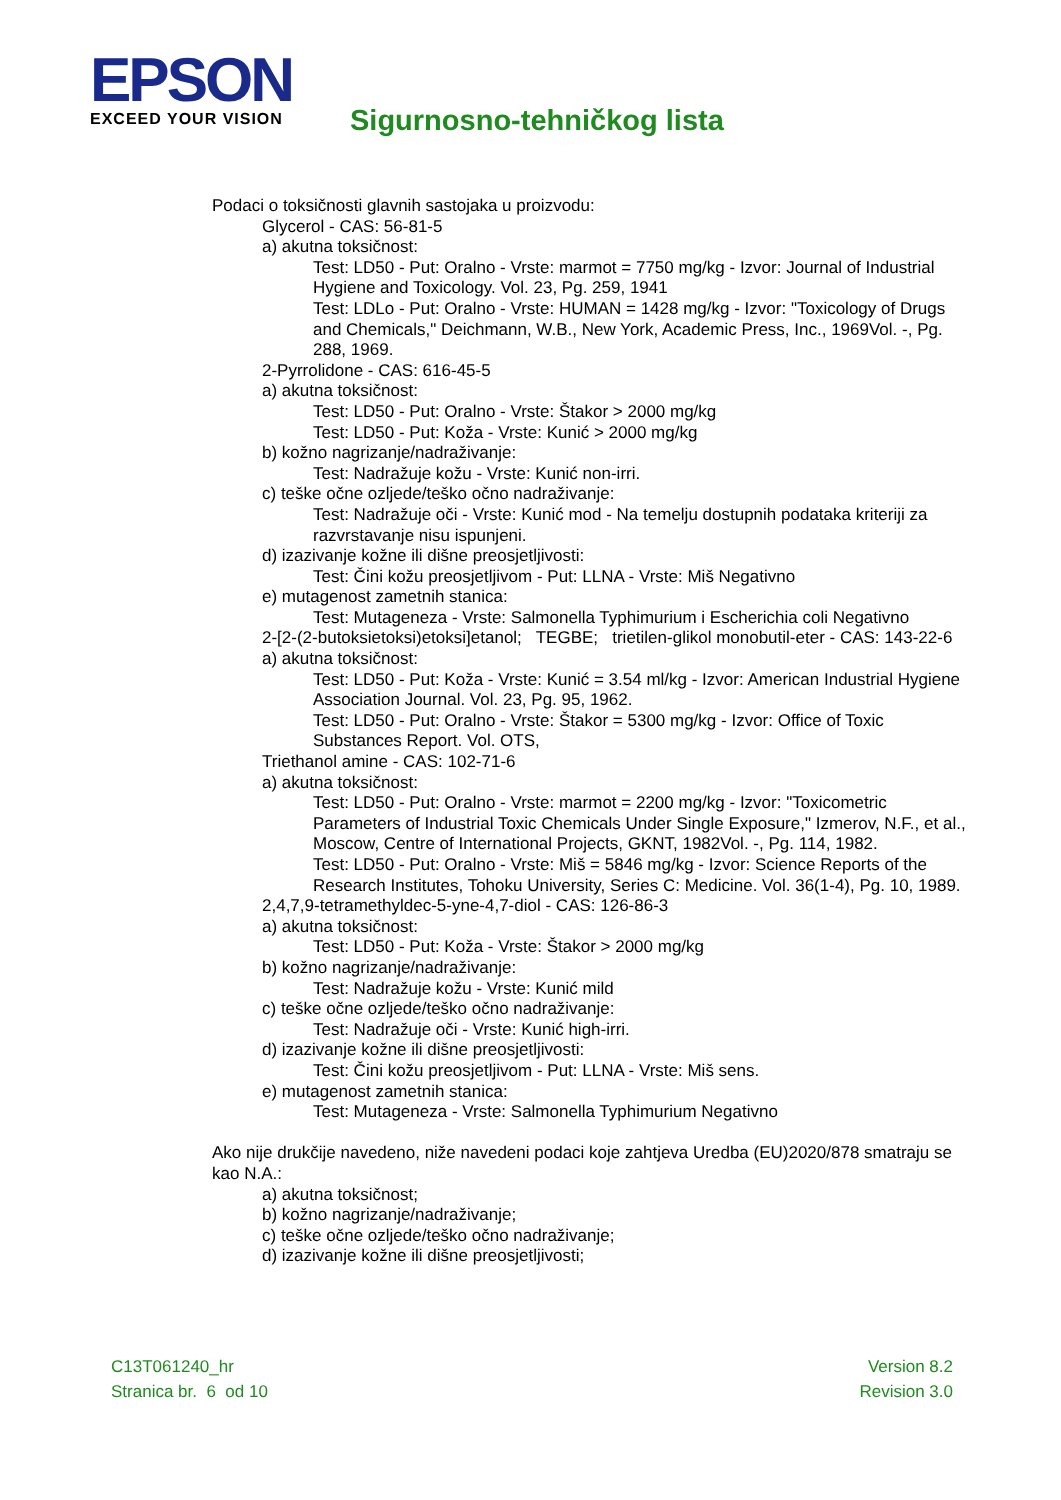EPSON
EXCEED YOUR VISION
Sigurnosno-tehničkog lista
Podaci o toksičnosti glavnih sastojaka u proizvodu:
Glycerol - CAS: 56-81-5
a) akutna toksičnost:
Test: LD50 - Put: Oralno - Vrste: marmot = 7750 mg/kg - Izvor: Journal of Industrial Hygiene and Toxicology. Vol. 23, Pg. 259, 1941
Test: LDLo - Put: Oralno - Vrste: HUMAN = 1428 mg/kg - Izvor: "Toxicology of Drugs and Chemicals," Deichmann, W.B., New York, Academic Press, Inc., 1969Vol. -, Pg. 288, 1969.
2-Pyrrolidone - CAS: 616-45-5
a) akutna toksičnost:
Test: LD50 - Put: Oralno - Vrste: Štakor > 2000 mg/kg
Test: LD50 - Put: Koža - Vrste: Kunić > 2000 mg/kg
b) kožno nagrizanje/nadraživanje:
Test: Nadražuje kožu - Vrste: Kunić non-irri.
c) teške očne ozljede/teško očno nadraživanje:
Test: Nadražuje oči - Vrste: Kunić mod - Na temelju dostupnih podataka kriteriji za razvrstavanje nisu ispunjeni.
d) izazivanje kožne ili dišne preosjetljivosti:
Test: Čini kožu preosjetljivom - Put: LLNA - Vrste: Miš Negativno
e) mutagenost zametnih stanica:
Test: Mutageneza - Vrste: Salmonella Typhimurium i Escherichia coli Negativno
2-[2-(2-butoksietoksi)etoksi]etanol; TEGBE; trietilen-glikol monobutil-eter - CAS: 143-22-6
a) akutna toksičnost:
Test: LD50 - Put: Koža - Vrste: Kunić = 3.54 ml/kg - Izvor: American Industrial Hygiene Association Journal. Vol. 23, Pg. 95, 1962.
Test: LD50 - Put: Oralno - Vrste: Štakor = 5300 mg/kg - Izvor: Office of Toxic Substances Report. Vol. OTS,
Triethanol amine - CAS: 102-71-6
a) akutna toksičnost:
Test: LD50 - Put: Oralno - Vrste: marmot = 2200 mg/kg - Izvor: "Toxicometric Parameters of Industrial Toxic Chemicals Under Single Exposure," Izmerov, N.F., et al., Moscow, Centre of International Projects, GKNT, 1982Vol. -, Pg. 114, 1982.
Test: LD50 - Put: Oralno - Vrste: Miš = 5846 mg/kg - Izvor: Science Reports of the Research Institutes, Tohoku University, Series C: Medicine. Vol. 36(1-4), Pg. 10, 1989.
2,4,7,9-tetramethyldec-5-yne-4,7-diol - CAS: 126-86-3
a) akutna toksičnost:
Test: LD50 - Put: Koža - Vrste: Štakor > 2000 mg/kg
b) kožno nagrizanje/nadraživanje:
Test: Nadražuje kožu - Vrste: Kunić mild
c) teške očne ozljede/teško očno nadraživanje:
Test: Nadražuje oči - Vrste: Kunić high-irri.
d) izazivanje kožne ili dišne preosjetljivosti:
Test: Čini kožu preosjetljivom - Put: LLNA - Vrste: Miš sens.
e) mutagenost zametnih stanica:
Test: Mutageneza - Vrste: Salmonella Typhimurium Negativno
Ako nije drukčije navedeno, niže navedeni podaci koje zahtjeva Uredba (EU)2020/878 smatraju se kao N.A.:
a) akutna toksičnost;
b) kožno nagrizanje/nadraživanje;
c) teške očne ozljede/teško očno nadraživanje;
d) izazivanje kožne ili dišne preosjetljivosti;
C13T061240_hr
Stranica br. 6 od 10
Version 8.2
Revision 3.0